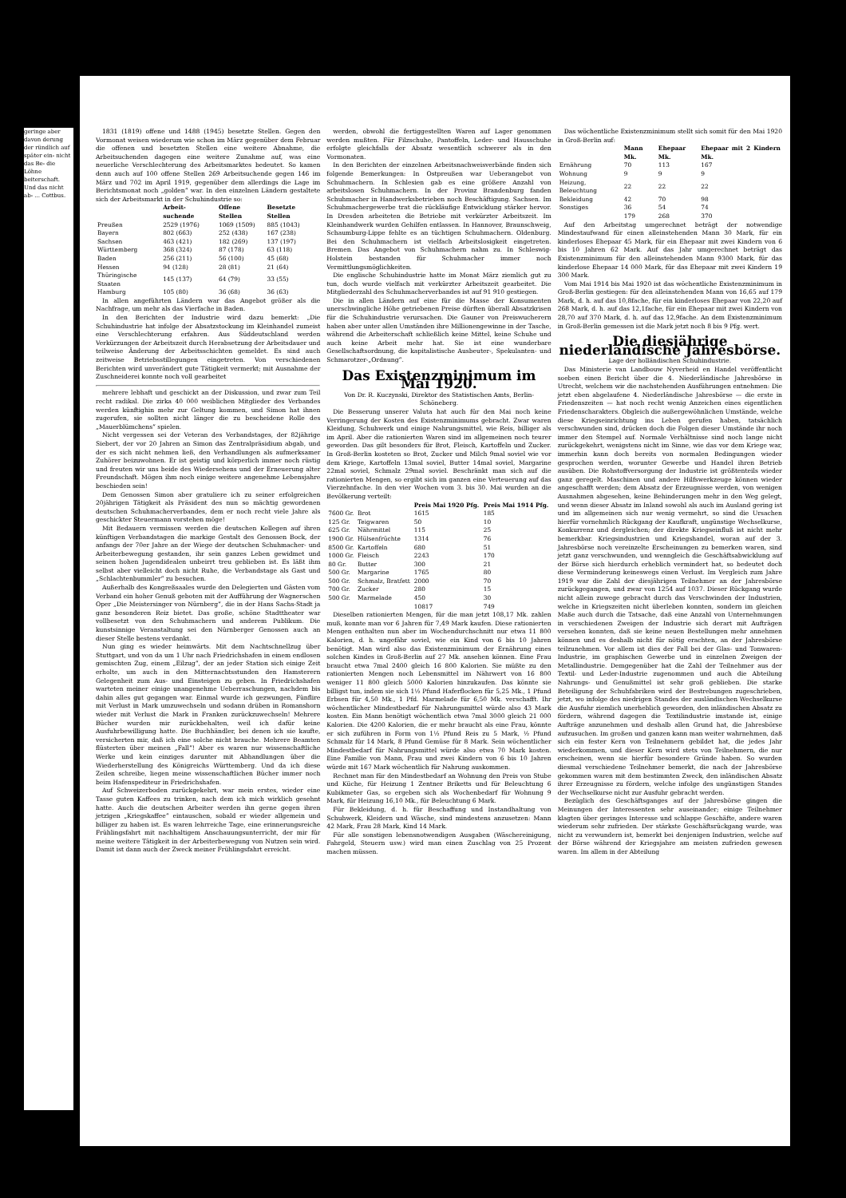geringe aber davon derung der ründlich auf später ein- nicht das Be- die Löhne beiterschaft. Und das nicht ab- ... Cottbus.
1831 (1819) offene und 1488 (1945) besetzte Stellen. Gegen den Vormonat weisen wiederum wie schon im März gegenüber dem Februar die offenen und besetzten Stellen eine weitere Abnahme, die Arbeitsuchenden dagegen eine weitere Zunahme auf, was eine neuerliche Verschlechterung des Arbeitsmarktes bedeutet. So kamen denn auch auf 100 offene Stellen 269 Arbeitsuchende gegen 146 im März und 702 im April 1919, gegenüber dem allerdings die Lage im Berichtsmonat noch „golden“ war. In den einzelnen Ländern gestaltete sich der Arbeitsmarkt in der Schuhindustrie so:
| | Arbeit-suchende | Offene Stellen | Besetzte Stellen |
| --- | --- | --- | --- |
| Preußen | 2529 (1976) | 1069 (1509) | 885 (1043) |
| Bayern | 802 (663) | 252 (438) | 167 (238) |
| Sachsen | 463 (421) | 182 (269) | 137 (197) |
| Württemberg | 368 (324) | 87 (178) | 63 (118) |
| Baden | 256 (211) | 56 (100) | 45 (68) |
| Hessen | 94 (128) | 28 (81) | 21 (64) |
| Thüringische Staaten | 145 (137) | 64 (79) | 33 (55) |
| Hamburg | 105 (80) | 36 (68) | 36 (63) |
In allen angeführten Ländern war das Angebot größer als die Nachfrage, um mehr als das Vierfache in Baden.
In den Berichten der Industrie wird dazu bemerkt: „Die Schuhindustrie hat infolge der Absatzstockung im Kleinhandel zumeist eine Verschlechterung erfahren. Aus Süddeutschland werden Verkürzungen der Arbeitszeit durch Herabsetzung der Arbeitsdauer und teilweise Änderung der Arbeitsschichten gemeldet. Es sind auch zeitweise Betriebsstillegungen eingetreten. Von verschiedenen Berichten wird unverändert gute Tätigkeit vermerkt; mit Ausnahme der Zuschneiderei konnte noch voll gearbeitet
mehrere lebhaft und geschickt an der Diskussion, und zwar zum Teil recht radikal. Die zirka 40 000 weiblichen Mitglieder des Verbandes werden künftighin mehr zur Geltung kommen, und Simon hat ihnen zugerufen, sie sollten nicht länger die zu bescheidene Rolle des „Mauerblümchens“ spielen.
Nicht vergessen sei der Veteran des Verbandstages, der 82jährige Siebert, der vor 20 Jahren an Simon das Zentralpräsidium abgab, und der es sich nicht nehmen ließ, den Verhandlungen als aufmerksamer Zuhörer beizuwohnen. Er ist geistig und körperlich immer noch rüstig und freuten wir uns beide des Wiedersehens und der Erneuerung alter Freundschaft. Mögen ihm noch einige weitere angenehme Lebensjahre beschieden sein!
Dem Genossen Simon aber gratuliere ich zu seiner erfolgreichen 20jährigen Tätigkeit als Präsident des nun so mächtig gewordenen deutschen Schuhmacherverbandes, dem er noch recht viele Jahre als geschickter Steuermann vorstehen möge!
Mit Bedauern vermissen werden die deutschen Kollegen auf ihren künftigen Verbandstagen die markige Gestalt des Genossen Bock, der anfangs der 70er Jahre an der Wiege der deutschen Schuhmacher- und Arbeiterbewegung gestanden, ihr sein ganzes Leben gewidmet und seinen hohen Jugendidealen unbeirrt treu geblieben ist. Es läßt ihm selbst aber vielleicht doch nicht Ruhe, die Verbandstage als Gast und „Schlachtenbummler“ zu besuchen.
Außerhalb des Kongreßsaales wurde den Delegierten und Gästen vom Verband ein hoher Genuß geboten mit der Aufführung der Wagnerschen Oper „Die Meistersinger von Nürnberg“, die in der Hans Sachs-Stadt ja ganz besonderen Reiz bietet. Das große, schöne Stadttheater war vollbesetzt von den Schuhmachern und anderem Publikum. Die kunstsinnige Veranstaltung sei den Nürnberger Genossen auch an dieser Stelle bestens verdankt.
Nun ging es wieder heimwärts. Mit dem Nachtschnellzug über Stuttgart, und von da um 1 Uhr nach Friedrichshafen in einem endlosen gemischten Zug, einem „Eilzug“, der an jeder Station sich einige Zeit erholte, um auch in den Mitternachtsstunden den Hamsterern Gelegenheit zum Aus- und Einsteigen zu geben. In Friedrichshafen warteten meiner einige unangenehme Ueberraschungen, nachdem bis dahin alles gut gegangen war. Einmal wurde ich gezwungen, Fünflire mit Verlust in Mark umzuwechseln und sodann drüben in Romanshorn wieder mit Verlust die Mark in Franken zurückzuwechseln! Mehrere Bücher wurden mir zurückbehalten, weil ich dafür keine Ausfuhrbewilligung hatte. Die Buchhändler, bei denen ich sie kaufte, versicherten mir, daß ich eine solche nicht brauche. Mehrere Beamten flüsterten über meinen „Fall“! Aber es waren nur wissenschaftliche Werke und kein einziges darunter mit Abhandlungen über die Wiederherstellung des Königreichs Württemberg. Und da ich diese Zeilen schreibe, liegen meine wissenschaftlichen Bücher immer noch beim Hafenspediteur in Friedrichshafen.
Auf Schweizerboden zurückgekehrt, war mein erstes, wieder eine Tasse guten Kaffees zu trinken, nach dem ich mich wirklich gesehnt hatte. Auch die deutschen Arbeiter werden ihn gerne gegen ihren jetzigen „Kriegskaffee“ eintauschen, sobald er wieder allgemein und billiger zu haben ist. Es waren lehrreiche Tage, eine erinnerungsreiche Frühlingsfahrt mit nachhaltigem Anschauungsunterricht, der mir für meine weitere Tätigkeit in der Arbeiterbewegung von Nutzen sein wird. Damit ist dann auch der Zweck meiner Frühlingsfahrt erreicht.
werden, obwohl die fertiggestellten Waren auf Lager genommen werden mußten. Für Filzschuhe, Pantoffeln, Leder- und Hausschuhe erfolgte gleichfalls der Absatz wesentlich schwerer als in den Vormonaten.
In den Berichten der einzelnen Arbeitsnachweisverbände finden sich folgende Bemerkungen: In Ostpreußen war Ueberangebot von Schuhmachern. In Schlesien gab es eine größere Anzahl von arbeitslosen Schuhmachern. In der Provinz Brandenburg fanden Schuhmacher in Handwerksbetrieben noch Beschäftigung. Sachsen. Im Schuhmachergewerbe trat die rückläufige Entwicklung stärker hervor. In Dresden arbeiteten die Betriebe mit verkürzter Arbeitszeit. Im Kleinhandwerk wurden Gehilfen entlassen. In Hannover, Braunschweig, Schaumburg-Lippe fehlte es an tüchtigen Schuhmachern. Oldenburg. Bei den Schuhmachern ist vielfach Arbeitslosigkeit eingetreten. Bremen. Das Angebot von Schuhmachern nahm zu. In Schleswig-Holstein bestanden für Schuhmacher immer noch Vermittlungsmöglichkeiten.
Die englische Schuhindustrie hatte im Monat März ziemlich gut zu tun, doch wurde vielfach mit verkürzter Arbeitszeit gearbeitet. Die Mitgliederzahl des Schuhmacherverbandes ist auf 91 910 gestiegen.
Die in allen Ländern auf eine für die Masse der Konsumenten unerschwingliche Höhe getriebenen Preise dürften überall Absatzkrisen für die Schuhindustrie verursachen. Die Gauner von Preiswucherern haben aber unter allen Umständen ihre Millionengewinne in der Tasche, während die Arbeiterschaft schließlich keine Mittel, keine Schuhe und auch keine Arbeit mehr hat. Sie ist eine wunderbare Gesellschaftsordnung, die kapitalistische Ausbeuter-, Spekulanten- und Schmarotzer-„Ordnung“.
Das Existenzminimum im Mai 1920.
Von Dr. R. Kuczynski, Direktor des Statistischen Amts, Berlin-Schöneberg.
Die Besserung unserer Valuta hat auch für den Mai noch keine Verringerung der Kosten des Existenzminimums gebracht. Zwar waren Kleidung, Schuhwerk und einige Nahrungsmittel, wie Reis, billiger als im April. Aber die rationierten Waren sind im allgemeinen noch teurer geworden. Das gilt besonders für Brot, Fleisch, Kartoffeln und Zucker. In Groß-Berlin kosteten so Brot, Zucker und Milch 9mal soviel wie vor dem Kriege, Kartoffeln 13mal soviel, Butter 14mal soviel, Margarine 22mal soviel, Schmalz 29mal soviel. Beschränkt man sich auf die rationierten Mengen, so ergibt sich im ganzen eine Verteuerung auf das Vierzehnfache. In den vier Wochen vom 3. bis 30. Mai wurden an die Bevölkerung verteilt:
| | | Preis Mai 1920 Pfg. | Preis Mai 1914 Pfg. |
| --- | --- | --- | --- |
| 7600 Gr. | Brot | 1615 | 185 |
| 125 Gr. | Teigwaren | 50 | 10 |
| 625 Gr. | Nährmittel | 115 | 25 |
| 1900 Gr. | Hülsenfrüchte | 1314 | 76 |
| 8500 Gr. | Kartoffeln | 680 | 51 |
| 1000 Gr. | Fleisch | 2243 | 170 |
| 80 Gr. | Butter | 300 | 21 |
| 500 Gr. | Margarine | 1765 | 80 |
| 500 Gr. | Schmalz, Bratfett | 2000 | 70 |
| 700 Gr. | Zucker | 280 | 15 |
| 500 Gr. | Marmelade | 450 | 30 |
| | | 10817 | 749 |
Dieselben rationierten Mengen, für die man jetzt 108,17 Mk. zahlen muß, konnte man vor 6 Jahren für 7,49 Mark kaufen. Diese rationierten Mengen enthalten nun aber im Wochendurchschnitt nur etwa 11 800 Kalorien, d. h. ungefähr soviel, wie ein Kind von 6 bis 10 Jahren benötigt. Man wird also das Existenzminimum der Ernährung eines solchen Kindes in Groß-Berlin auf 27 Mk. ansehen können. Eine Frau braucht etwa 7mal 2400 gleich 16 800 Kalorien. Sie müßte zu den rationierten Mengen noch Lebensmittel im Nährwert von 16 800 weniger 11 800 gleich 5000 Kalorien hinzukaufen. Das könnte sie billigst tun, indem sie sich 1½ Pfund Haferflocken für 5,25 Mk., 1 Pfund Erbsen für 4,50 Mk., 1 Pfd. Marmelade für 6,50 Mk. verschafft. Ihr wöchentlicher Mindestbedarf für Nahrungsmittel würde also 43 Mark kosten. Ein Mann benötigt wöchentlich etwa 7mal 3000 gleich 21 000 Kalorien. Die 4200 Kalorien, die er mehr braucht als eine Frau, könnte er sich zuführen in Form von 1½ Pfund Reis zu 5 Mark, ½ Pfund Schmalz für 14 Mark, 8 Pfund Gemüse für 8 Mark. Sein wöchentlicher Mindestbedarf für Nahrungsmittel würde also etwa 70 Mark kosten. Eine Familie von Mann, Frau und zwei Kindern von 6 bis 10 Jahren würde mit 167 Mark wöchentlich für Nahrung auskommen.
Rechnet man für den Mindestbedarf an Wohnung den Preis von Stube und Küche, für Heizung 1 Zentner Briketts und für Beleuchtung 6 Kubikmeter Gas, so ergeben sich als Wochenbedarf für Wohnung 9 Mark, für Heizung 16,10 Mk., für Beleuchtung 6 Mark.
Für Bekleidung, d. h. für Beschaffung und Instandhaltung von Schuhwerk, Kleidern und Wäsche, sind mindestens anzusetzen: Mann 42 Mark, Frau 28 Mark, Kind 14 Mark.
Für alle sonstigen lebensnotwendigen Ausgaben (Wäschereinigung, Fahrgeld, Steuern usw.) wird man einen Zuschlag von 25 Prozent machen müssen.
Das wöchentliche Existenzminimum stellt sich somit für den Mai 1920 in Groß-Berlin auf:
| | Mann Mk. | Ehepaar Mk. | Ehepaar mit 2 Kindern Mk. |
| --- | --- | --- | --- |
| Ernährung | 70 | 113 | 167 |
| Wohnung | 9 | 9 | 9 |
| Heizung, Beleuchtung | 22 | 22 | 22 |
| Bekleidung | 42 | 70 | 98 |
| Sonstiges | 36 | 54 | 74 |
| | 179 | 268 | 370 |
Auf den Arbeitstag umgerechnet beträgt der notwendige Mindestaufwand für einen alleinstehenden Mann 30 Mark, für ein kinderloses Ehepaar 45 Mark, für ein Ehepaar mit zwei Kindern von 6 bis 10 Jahren 62 Mark. Auf das Jahr umgerechnet beträgt das Existenzminimum für den alleinstehenden Mann 9300 Mark, für das kinderlose Ehepaar 14 000 Mark, für das Ehepaar mit zwei Kindern 19 300 Mark.
Vom Mai 1914 bis Mai 1920 ist das wöchentliche Existenzminimum in Groß-Berlin gestiegen: für den alleinstehenden Mann von 16,65 auf 179 Mark, d. h. auf das 10,8fache, für ein kinderloses Ehepaar von 22,20 auf 268 Mark, d. h. auf das 12,1fache, für ein Ehepaar mit zwei Kindern von 28,70 auf 370 Mark, d. h. auf das 12,9fache. An dem Existenzminimum in Groß-Berlin gemessen ist die Mark jetzt noch 8 bis 9 Pfg. wert.
Die diesjährige niederländische Jahresbörse.
Lage der holländischen Schuhindustrie.
Das Ministerie van Landbouw Nyverheid en Handel veröffentlicht soeben einen Bericht über die 4. Niederländische Jahresbörse in Utrecht, welchem wir die nachstehenden Ausführungen entnehmen: Die jetzt eben abgelaufene 4. Niederländische Jahresbörse — die erste in Friedenszeiten — hat noch recht wenig Anzeichen eines eigentlichen Friedenscharakters. Obgleich die außergewöhnlichen Umstände, welche diese Kriegseinrichtung ins Leben gerufen haben, tatsächlich verschwunden sind, drücken doch die Folgen dieser Umstände ihr noch immer den Stempel auf. Normale Verhältnisse sind noch lange nicht zurückgekehrt, wenigstens nicht im Sinne, wie das vor dem Kriege war, immerhin kann doch bereits von normalen Bedingungen wieder gesprochen werden, worunter Gewerbe und Handel ihren Betrieb ausüben. Die Rohstoffversorgung der Industrie ist größtenteils wieder ganz geregelt. Maschinen und andere Hilfswerkzeuge können wieder angeschafft werden; dem Absatz der Erzeugnisse werden, von wenigen Ausnahmen abgesehen, keine Behinderungen mehr in den Weg gelegt, und wenn dieser Absatz im Inland sowohl als auch im Ausland gering ist und im allgemeinen sich nur wenig vermehrt, so sind die Ursachen hierfür vornehmlich Rückgang der Kaufkraft, ungünstige Wechselkurse, Konkurrenz und dergleichen; der direkte Kriegseinfluß ist nicht mehr bemerkbar. Kriegsindustrien und Kriegshandel, woran auf der 3. Jahresbörse noch vereinzelte Erscheinungen zu bemerken waren, sind jetzt ganz verschwunden, und wenngleich die Geschäftsabwicklung auf der Börse sich hierdurch erheblich vermindert hat, so bedeutet doch diese Verminderung keineswegs einen Verlust. Im Vergleich zum Jahre 1919 war die Zahl der diesjährigen Teilnehmer an der Jahresbörse zurückgegangen, und zwar von 1254 auf 1037. Dieser Rückgang wurde nicht allein zuwege gebracht durch das Verschwinden der Industrien, welche in Kriegszeiten nicht überleben konnten, sondern im gleichen Maße auch durch die Tatsache, daß eine Anzahl von Unternehmungen in verschiedenen Zweigen der Industrie sich derart mit Aufträgen versehen konnten, daß sie keine neuen Bestellungen mehr annehmen können und es deshalb nicht für nötig erachten, an der Jahresbörse teilzunehmen. Vor allem ist dies der Fall bei der Glas- und Tonwaren-Industrie, im graphischen Gewerbe und in einzelnen Zweigen der Metallindustrie. Demgegenüber hat die Zahl der Teilnehmer aus der Textil- und Leder-Industrie zugenommen und auch die Abteilung Nahrungs- und Genußmittel ist sehr groß geblieben. Die starke Beteiligung der Schuhfabriken wird der Bestrebungen zugeschrieben, jetzt, wo infolge des niedrigen Standes der ausländischen Wechselkurse die Ausfuhr ziemlich unerheblich geworden, den inländischen Absatz zu fördern, während dagegen die Textilindustrie imstande ist, einige Aufträge anzunehmen und deshalb allen Grund hat, die Jahresbörse aufzusuchen. Im großen und ganzen kann man weiter wahrnehmen, daß sich ein fester Kern von Teilnehmern gebildet hat, die jedes Jahr wiederkommen, und dieser Kern wird stets von Teilnehmern, die nur erscheinen, wenn sie hierfür besondere Gründe haben. So wurden diesmal verschiedene Teilnehmer bemerkt, die nach der Jahresbörse gekommen waren mit dem bestimmten Zweck, den inländischen Absatz ihrer Erzeugnisse zu fördern, welche infolge des ungünstigen Standes der Wechselkurse nicht zur Ausfuhr gebracht werden.
Bezüglich des Geschäftsganges auf der Jahresbörse gingen die Meinungen der Interessenten sehr auseinander; einige Teilnehmer klagten über geringes Interesse und schlappe Geschäfte, andere waren wiederum sehr zufrieden. Der stärkste Geschäftsrückgang wurde, was nicht zu verwundern ist, bemerkt bei denjenigen Industrien, welche auf der Börse während der Kriegsjahre am meisten zufrieden gewesen waren. Im allem in der Abteilung